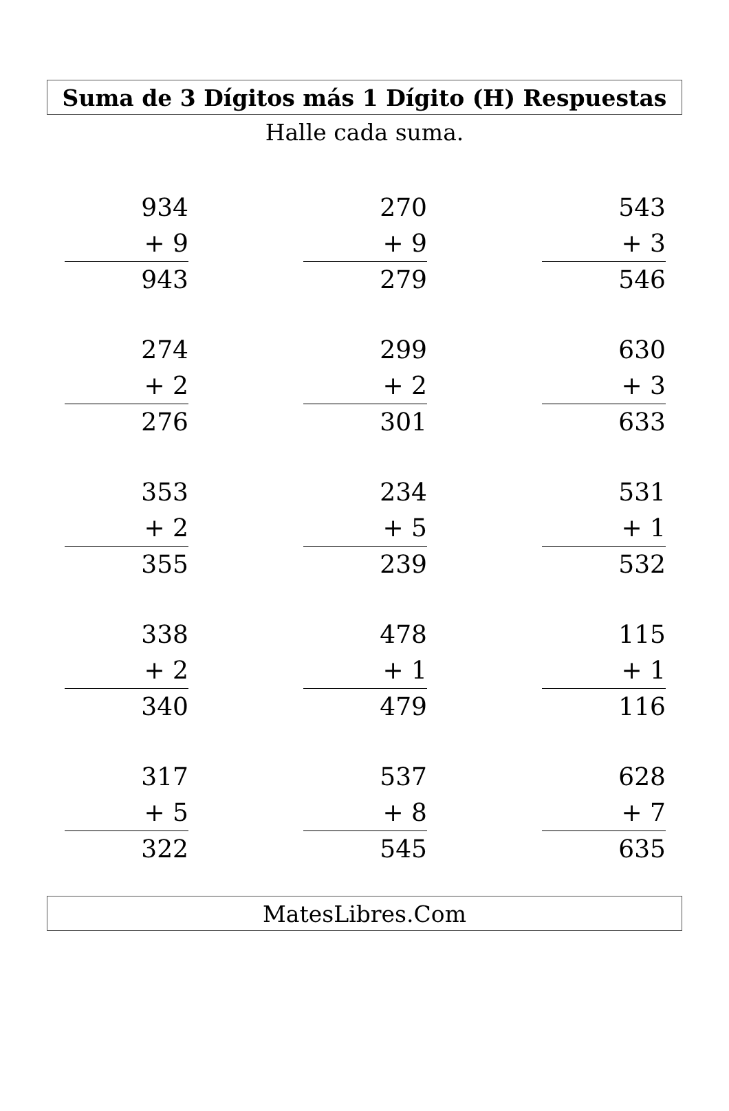Suma de 3 Dígitos más 1 Dígito (H) Respuestas
Halle cada suma.
934
+ 9
943
270
+ 9
279
543
+ 3
546
274
+ 2
276
299
+ 2
301
630
+ 3
633
353
+ 2
355
234
+ 5
239
531
+ 1
532
338
+ 2
340
478
+ 1
479
115
+ 1
116
317
+ 5
322
537
+ 8
545
628
+ 7
635
MatesLibres.Com